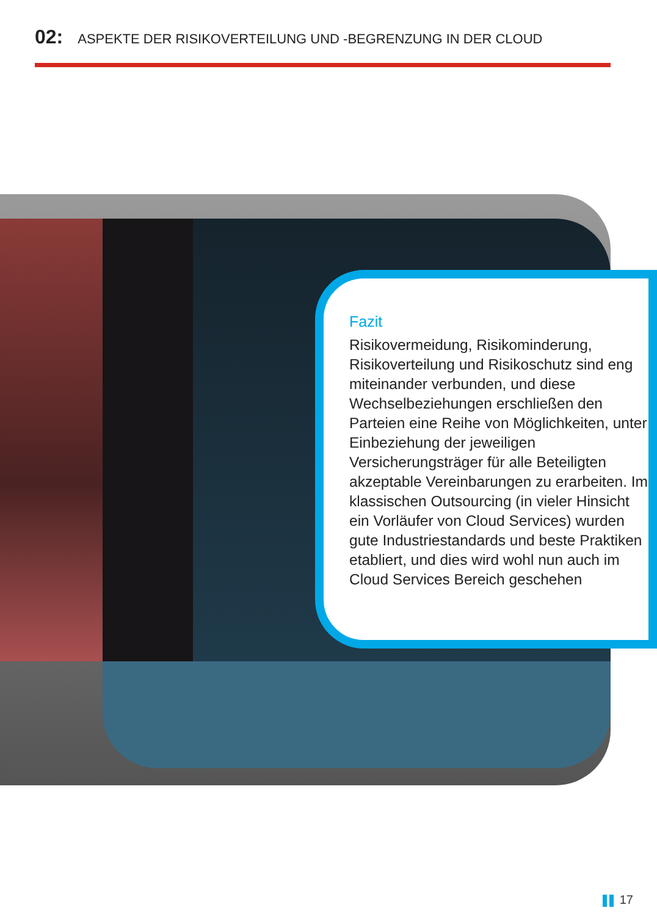02: ASPEKTE DER RISIKOVERTEILUNG UND -BEGRENZUNG IN DER CLOUD
Fazit
Risikovermeidung, Risikominderung, Risikoverteilung und Risikoschutz sind eng miteinander verbunden, und diese Wechselbeziehungen erschließen den Parteien eine Reihe von Möglichkeiten, unter Einbeziehung der jeweiligen Versicherungsträger für alle Beteiligten akzeptable Vereinbarungen zu erarbeiten. Im klassischen Outsourcing (in vieler Hinsicht ein Vorläufer von Cloud Services) wurden gute Industriestandards und beste Praktiken etabliert, und dies wird wohl nun auch im Cloud Services Bereich geschehen
17